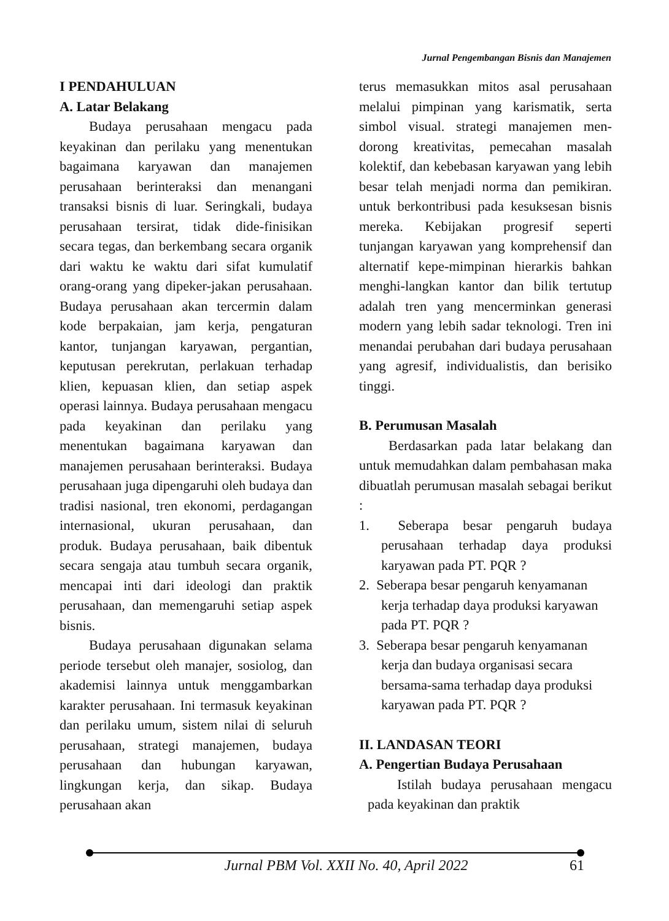Jurnal Pengembangan Bisnis dan Manajemen
I PENDAHULUAN
A. Latar Belakang
Budaya perusahaan mengacu pada keyakinan dan perilaku yang menentukan bagaimana karyawan dan manajemen perusahaan berinteraksi dan menangani transaksi bisnis di luar. Seringkali, budaya perusahaan tersirat, tidak dide-finisikan secara tegas, dan berkembang secara organik dari waktu ke waktu dari sifat kumulatif orang-orang yang dipeker-jakan perusahaan. Budaya perusahaan akan tercermin dalam kode berpakaian, jam kerja, pengaturan kantor, tunjangan karyawan, pergantian, keputusan perekrutan, perlakuan terhadap klien, kepuasan klien, dan setiap aspek operasi lainnya. Budaya perusahaan mengacu pada keyakinan dan perilaku yang menentukan bagaimana karyawan dan manajemen perusahaan berinteraksi. Budaya perusahaan juga dipengaruhi oleh budaya dan tradisi nasional, tren ekonomi, perdagangan internasional, ukuran perusahaan, dan produk. Budaya perusahaan, baik dibentuk secara sengaja atau tumbuh secara organik, mencapai inti dari ideologi dan praktik perusahaan, dan memengaruhi setiap aspek bisnis.
Budaya perusahaan digunakan selama periode tersebut oleh manajer, sosiolog, dan akademisi lainnya untuk menggambarkan karakter perusahaan. Ini termasuk keyakinan dan perilaku umum, sistem nilai di seluruh perusahaan, strategi manajemen, budaya perusahaan dan hubungan karyawan, lingkungan kerja, dan sikap. Budaya perusahaan akan
terus memasukkan mitos asal perusahaan melalui pimpinan yang karismatik, serta simbol visual. strategi manajemen men-dorong kreativitas, pemecahan masalah kolektif, dan kebebasan karyawan yang lebih besar telah menjadi norma dan pemikiran. untuk berkontribusi pada kesuksesan bisnis mereka. Kebijakan progresif seperti tunjangan karyawan yang komprehensif dan alternatif kepe-mimpinan hierarkis bahkan menghi-langkan kantor dan bilik tertutup adalah tren yang mencerminkan generasi modern yang lebih sadar teknologi. Tren ini menandai perubahan dari budaya perusahaan yang agresif, individualistis, dan berisiko tinggi.
B. Perumusan Masalah
Berdasarkan pada latar belakang dan untuk memudahkan dalam pembahasan maka dibuatlah perumusan masalah sebagai berikut :
1. Seberapa besar pengaruh budaya perusahaan terhadap daya produksi karyawan pada PT. PQR ?
2. Seberapa besar pengaruh kenyamanan kerja terhadap daya produksi karyawan pada PT. PQR ?
3. Seberapa besar pengaruh kenyamanan kerja dan budaya organisasi secara bersama-sama terhadap daya produksi karyawan pada PT. PQR ?
II. LANDASAN TEORI
A. Pengertian Budaya Perusahaan
Istilah budaya perusahaan mengacu pada keyakinan dan praktik
Jurnal PBM Vol. XXII No. 40, April 2022 61